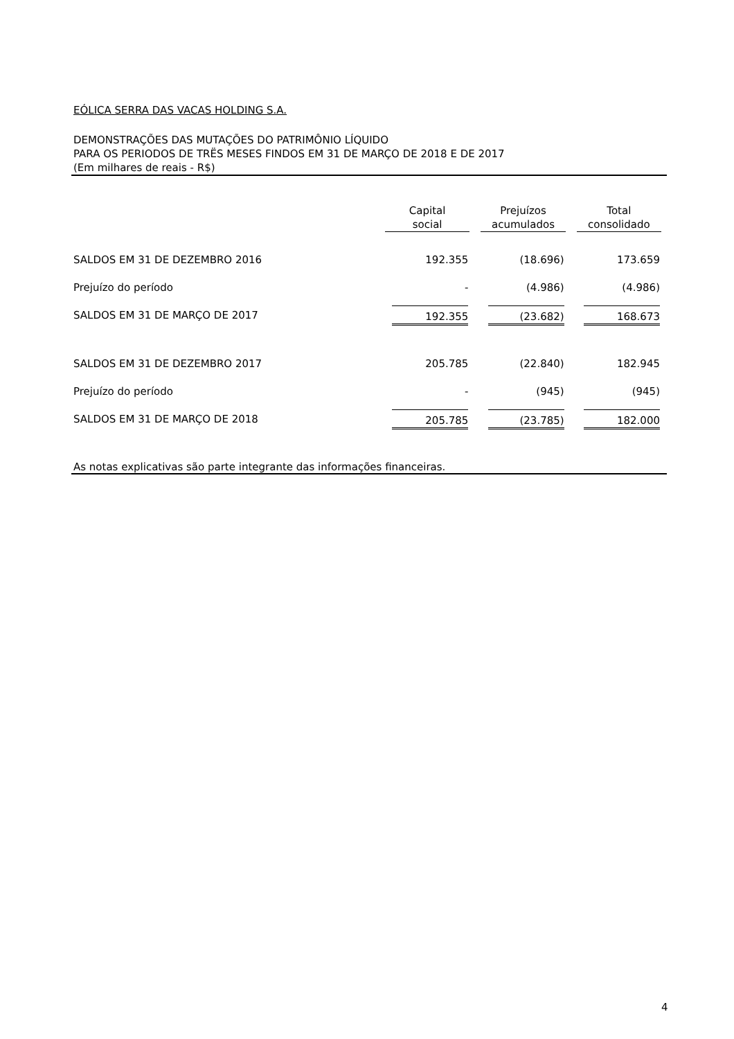EÓLICA SERRA DAS VACAS HOLDING S.A.
DEMONSTRAÇÕES DAS MUTAÇÕES DO PATRIMÔNIO LÍQUIDO
PARA OS PERIODOS DE TRËS MESES FINDOS EM 31 DE MARÇO DE 2018 E DE 2017
(Em milhares de reais - R$)
| | Capital social | Prejuízos acumulados | Total consolidado |
| --- | --- | --- | --- |
| SALDOS EM 31 DE DEZEMBRO 2016 | 192.355 | (18.696) | 173.659 |
| Prejuízo do período | - | (4.986) | (4.986) |
| SALDOS EM 31 DE MARÇO DE 2017 | 192.355 | (23.682) | 168.673 |
| SALDOS EM 31 DE DEZEMBRO 2017 | 205.785 | (22.840) | 182.945 |
| Prejuízo do período | - | (945) | (945) |
| SALDOS EM 31 DE MARÇO DE 2018 | 205.785 | (23.785) | 182.000 |
As notas explicativas são parte integrante das informações financeiras.
4